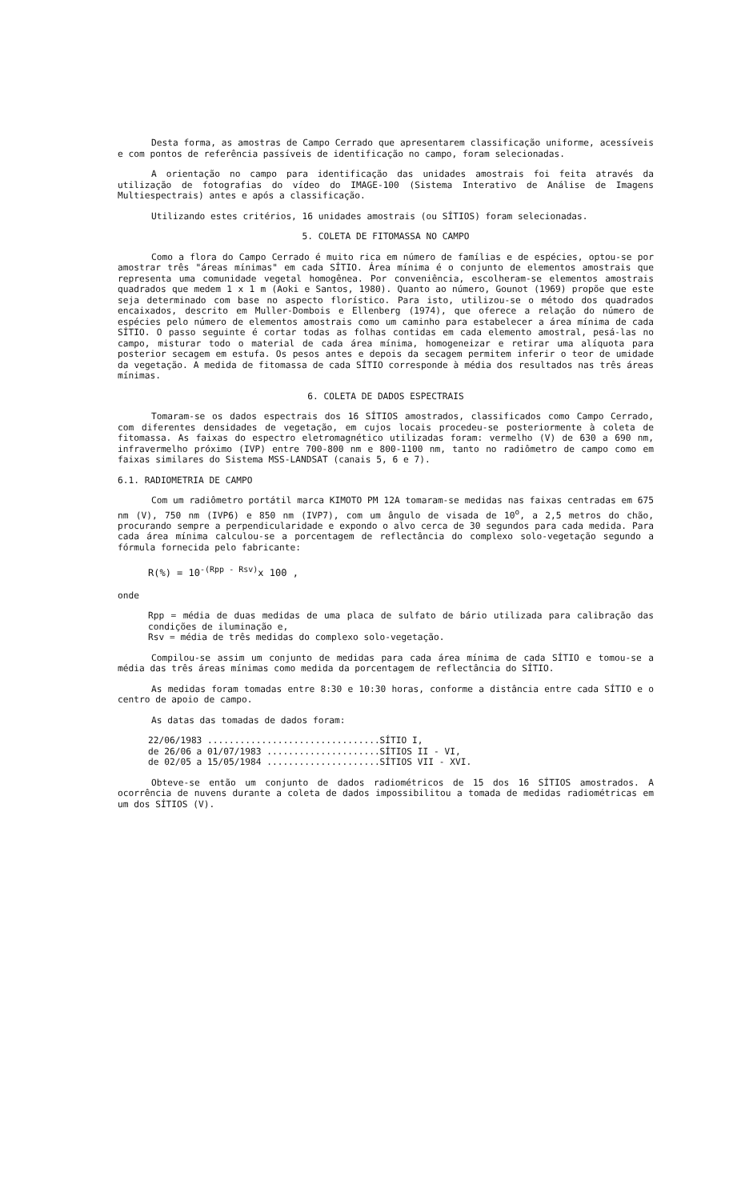Desta forma, as amostras de Campo Cerrado que apresentarem classificação uniforme, acessíveis e com pontos de referência passíveis de identificação no campo, foram selecionadas.
A orientação no campo para identificação das unidades amostrais foi feita através da utilização de fotografias do vídeo do IMAGE-100 (Sistema Interativo de Análise de Imagens Multiespectrais) antes e após a classificação.
Utilizando estes critérios, 16 unidades amostrais (ou SÍTIOS) foram selecionadas.
5. COLETA DE FITOMASSA NO CAMPO
Como a flora do Campo Cerrado é muito rica em número de famílias e de espécies, optou-se por amostrar três "áreas mínimas" em cada SÍTIO. Área mínima é o conjunto de elementos amostrais que representa uma comunidade vegetal homogênea. Por conveniência, escolheram-se elementos amostrais quadrados que medem 1 x 1 m (Aoki e Santos, 1980). Quanto ao número, Gounot (1969) propõe que este seja determinado com base no aspecto florístico. Para isto, utilizou-se o método dos quadrados encaixados, descrito em Muller-Dombois e Ellenberg (1974), que oferece a relação do número de espécies pelo número de elementos amostrais como um caminho para estabelecer a área mínima de cada SÍTIO. O passo seguinte é cortar todas as folhas contidas em cada elemento amostral, pesá-las no campo, misturar todo o material de cada área mínima, homogeneizar e retirar uma alíquota para posterior secagem em estufa. Os pesos antes e depois da secagem permitem inferir o teor de umidade da vegetação. A medida de fitomassa de cada SÍTIO corresponde à média dos resultados nas três áreas mínimas.
6. COLETA DE DADOS ESPECTRAIS
Tomaram-se os dados espectrais dos 16 SÍTIOS amostrados, classificados como Campo Cerrado, com diferentes densidades de vegetação, em cujos locais procedeu-se posteriormente à coleta de fitomassa. As faixas do espectro eletromagnético utilizadas foram: vermelho (V) de 630 a 690 nm, infravermelho próximo (IVP) entre 700-800 nm e 800-1100 nm, tanto no radiômetro de campo como em faixas similares do Sistema MSS-LANDSAT (canais 5, 6 e 7).
6.1. RADIOMETRIA DE CAMPO
Com um radiômetro portátil marca KIMOTO PM 12A tomaram-se medidas nas faixas centradas em 675 nm (V), 750 nm (IVP6) e 850 nm (IVP7), com um ângulo de visada de 10<sup>o</sup>, a 2,5 metros do chão, procurando sempre a perpendicularidade e expondo o alvo cerca de 30 segundos para cada medida. Para cada área mínima calculou-se a porcentagem de reflectância do complexo solo-vegetação segundo a fórmula fornecida pelo fabricante:
R(%) = 10<sup>-(Rpp - Rsv)</sup>x 100 ,
onde
Rpp = média de duas medidas de uma placa de sulfato de bário utilizada para calibração das condições de iluminação e,
Rsv = média de três medidas do complexo solo-vegetação.
Compilou-se assim um conjunto de medidas para cada área mínima de cada SÍTIO e tomou-se a média das três áreas mínimas como medida da porcentagem de reflectância do SÍTIO.
As medidas foram tomadas entre 8:30 e 10:30 horas, conforme a distância entre cada SÍTIO e o centro de apoio de campo.
As datas das tomadas de dados foram:
22/06/1983 ................................SÍTIO I,
de 26/06 a 01/07/1983 .....................SÍTIOS II - VI,
de 02/05 a 15/05/1984 .....................SÍTIOS VII - XVI.
Obteve-se então um conjunto de dados radiométricos de 15 dos 16 SÍTIOS amostrados. A ocorrência de nuvens durante a coleta de dados impossibilitou a tomada de medidas radiométricas em um dos SÍTIOS (V).